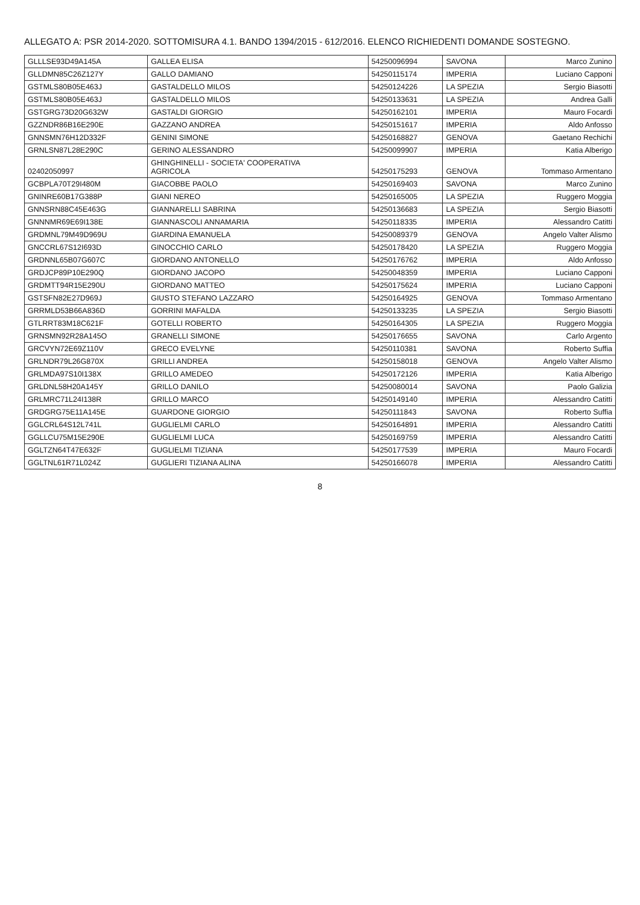ALLEGATO A: PSR 2014-2020. SOTTOMISURA 4.1. BANDO 1394/2015 - 612/2016. ELENCO RICHIEDENTI DOMANDE SOSTEGNO.
| GLLLSE93D49A145A | GALLEA ELISA | 54250096994 | SAVONA | Marco Zunino |
| GLLDMN85C26Z127Y | GALLO DAMIANO | 54250115174 | IMPERIA | Luciano Capponi |
| GSTMLS80B05E463J | GASTALDELLO MILOS | 54250124226 | LA SPEZIA | Sergio Biasotti |
| GSTMLS80B05E463J | GASTALDELLO MILOS | 54250133631 | LA SPEZIA | Andrea Galli |
| GSTGRG73D20G632W | GASTALDI GIORGIO | 54250162101 | IMPERIA | Mauro Focardi |
| GZZNDR86B16E290E | GAZZANO ANDREA | 54250151617 | IMPERIA | Aldo Anfosso |
| GNNSMN76H12D332F | GENINI SIMONE | 54250168827 | GENOVA | Gaetano Rechichi |
| GRNLSN87L28E290C | GERINO ALESSANDRO | 54250099907 | IMPERIA | Katia Alberigo |
| 02402050997 | GHINGHINELLI - SOCIETA' COOPERATIVA AGRICOLA | 54250175293 | GENOVA | Tommaso Armentano |
| GCBPLA70T29I480M | GIACOBBE PAOLO | 54250169403 | SAVONA | Marco Zunino |
| GNINRE60B17G388P | GIANI NEREO | 54250165005 | LA SPEZIA | Ruggero Moggia |
| GNNSRN88C45E463G | GIANNARELLI SABRINA | 54250136683 | LA SPEZIA | Sergio Biasotti |
| GNNNMR69E69I138E | GIANNASCOLI ANNAMARIA | 54250118335 | IMPERIA | Alessandro Catitti |
| GRDMNL79M49D969U | GIARDINA EMANUELA | 54250089379 | GENOVA | Angelo Valter Alismo |
| GNCCRL67S12I693D | GINOCCHIO CARLO | 54250178420 | LA SPEZIA | Ruggero Moggia |
| GRDNNL65B07G607C | GIORDANO ANTONELLO | 54250176762 | IMPERIA | Aldo Anfosso |
| GRDJCP89P10E290Q | GIORDANO JACOPO | 54250048359 | IMPERIA | Luciano Capponi |
| GRDMTT94R15E290U | GIORDANO MATTEO | 54250175624 | IMPERIA | Luciano Capponi |
| GSTSFN82E27D969J | GIUSTO STEFANO LAZZARO | 54250164925 | GENOVA | Tommaso Armentano |
| GRRMLD53B66A836D | GORRINI MAFALDA | 54250133235 | LA SPEZIA | Sergio Biasotti |
| GTLRRT83M18C621F | GOTELLI ROBERTO | 54250164305 | LA SPEZIA | Ruggero Moggia |
| GRNSMN92R28A145O | GRANELLI SIMONE | 54250176655 | SAVONA | Carlo Argento |
| GRCVYN72E69Z110V | GRECO EVELYNE | 54250110381 | SAVONA | Roberto Suffia |
| GRLNDR79L26G870X | GRILLI ANDREA | 54250158018 | GENOVA | Angelo Valter Alismo |
| GRLMDA97S10I138X | GRILLO AMEDEO | 54250172126 | IMPERIA | Katia Alberigo |
| GRLDNL58H20A145Y | GRILLO DANILO | 54250080014 | SAVONA | Paolo Galizia |
| GRLMRC71L24I138R | GRILLO MARCO | 54250149140 | IMPERIA | Alessandro Catitti |
| GRDGRG75E11A145E | GUARDONE GIORGIO | 54250111843 | SAVONA | Roberto Suffia |
| GGLCRL64S12L741L | GUGLIELMI CARLO | 54250164891 | IMPERIA | Alessandro Catitti |
| GGLLCU75M15E290E | GUGLIELMI LUCA | 54250169759 | IMPERIA | Alessandro Catitti |
| GGLTZN64T47E632F | GUGLIELMI TIZIANA | 54250177539 | IMPERIA | Mauro Focardi |
| GGLTNL61R71L024Z | GUGLIERI TIZIANA ALINA | 54250166078 | IMPERIA | Alessandro Catitti |
8